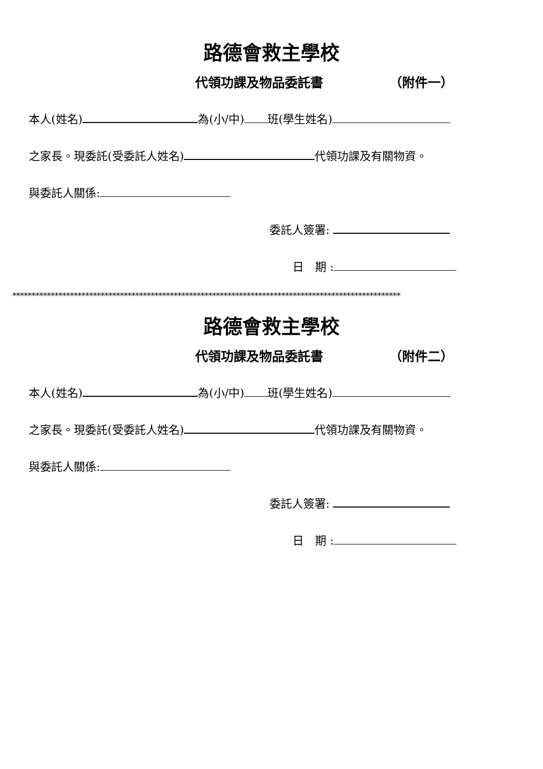路德會救主學校
代領功課及物品委託書 （附件一）
本人(姓名) 為(小/中) 班(學生姓名)
之家長。現委託(受委託人姓名) 代領功課及有關物資。
與委託人關係:
委託人簽署:
日　期 :
*****************************************************************************************************
路德會救主學校
代領功課及物品委託書 （附件二）
本人(姓名) 為(小/中) 班(學生姓名)
之家長。現委託(受委託人姓名) 代領功課及有關物資。
與委託人關係:
委託人簽署:
日　期 :